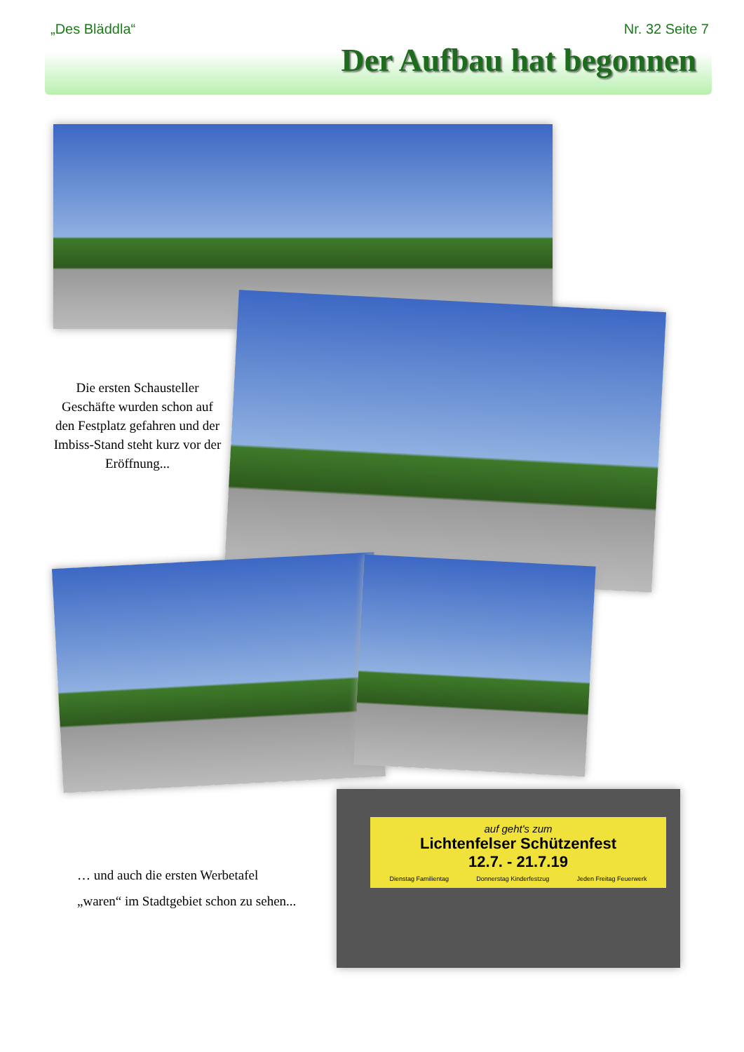„Des Bläddla“Nr. 32 Seite 7
Der Aufbau hat begonnen
Die ersten Schausteller Geschäfte wurden schon auf den Festplatz gefahren und der Imbiss-Stand steht kurz vor der Eröffnung...
… und auch die ersten Werbetafel
„waren“ im Stadtgebiet schon zu sehen...
auf geht's zum
Lichtenfelser Schützenfest
12.7. - 21.7.19
Dienstag Familientag Donnerstag Kinderfestzug Jeden Freitag Feuerwerk